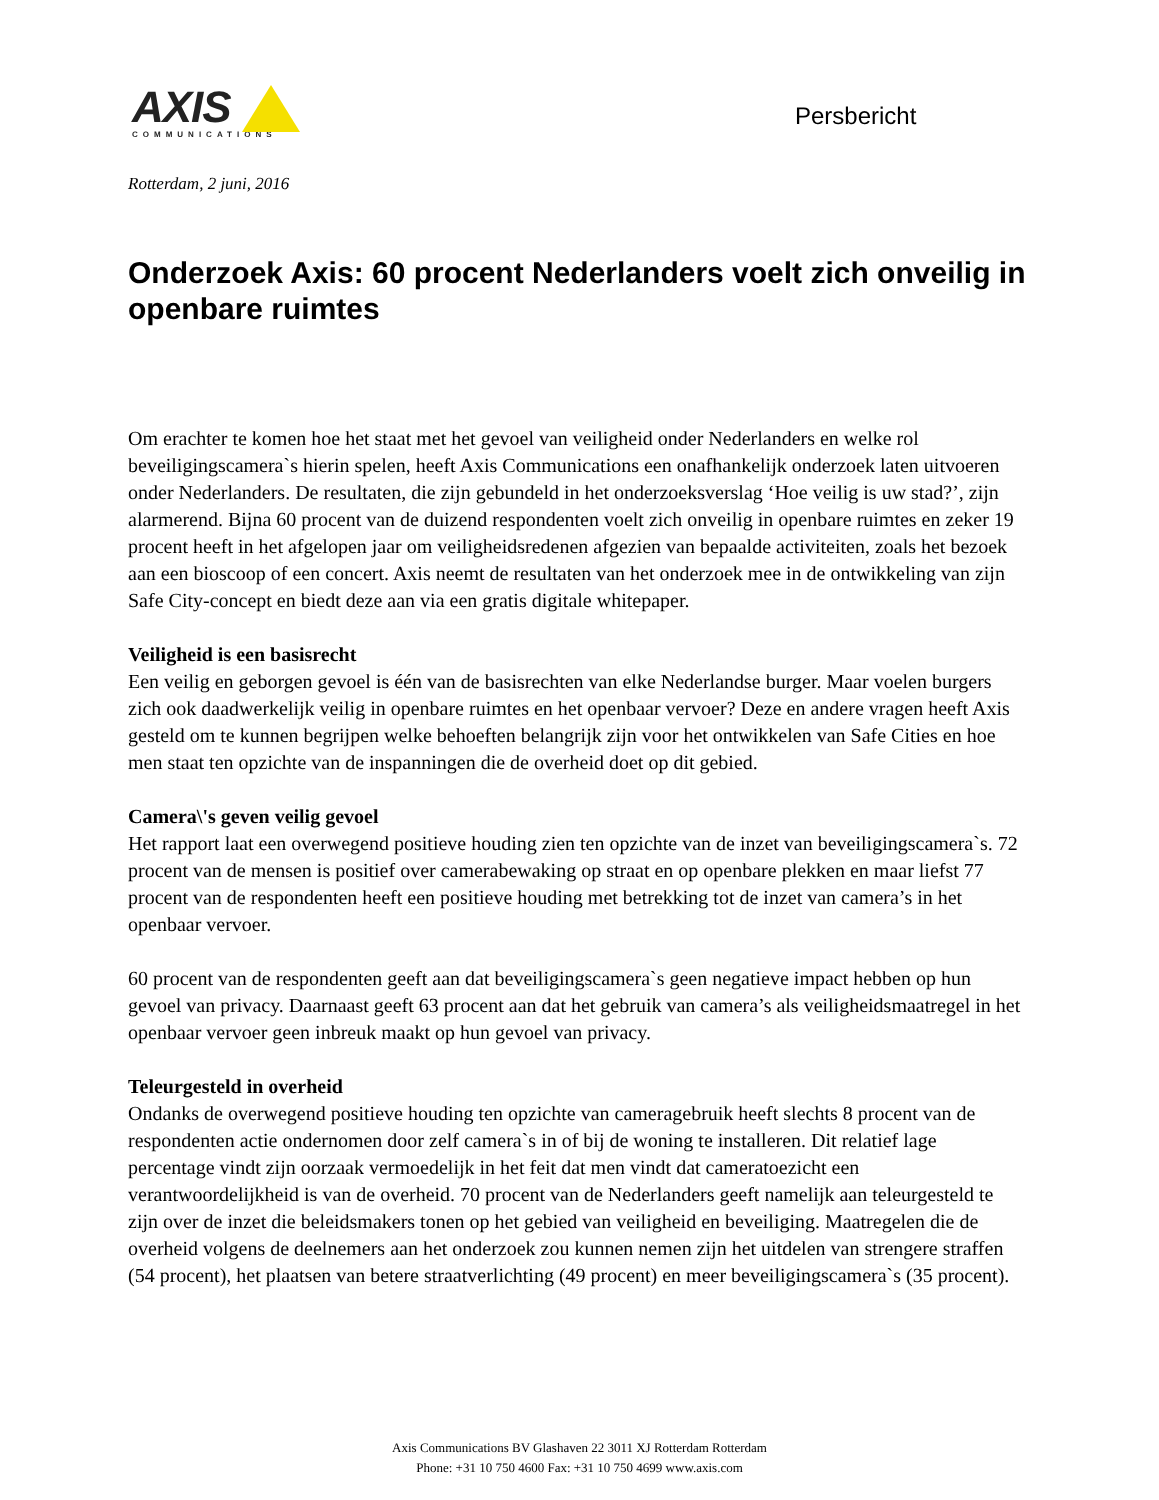AXIS
COMMUNICATIONS
Persbericht
Rotterdam, 2 juni, 2016
Onderzoek Axis: 60 procent Nederlanders voelt zich onveilig in openbare ruimtes
Om erachter te komen hoe het staat met het gevoel van veiligheid onder Nederlanders en welke rol beveiligingscamera`s hierin spelen, heeft Axis Communications een onafhankelijk onderzoek laten uitvoeren onder Nederlanders. De resultaten, die zijn gebundeld in het onderzoeksverslag ‘Hoe veilig is uw stad?’, zijn alarmerend. Bijna 60 procent van de duizend respondenten voelt zich onveilig in openbare ruimtes en zeker 19 procent heeft in het afgelopen jaar om veiligheidsredenen afgezien van bepaalde activiteiten, zoals het bezoek aan een bioscoop of een concert. Axis neemt de resultaten van het onderzoek mee in de ontwikkeling van zijn Safe City-concept en biedt deze aan via een gratis digitale whitepaper.
Veiligheid is een basisrecht
Een veilig en geborgen gevoel is één van de basisrechten van elke Nederlandse burger. Maar voelen burgers zich ook daadwerkelijk veilig in openbare ruimtes en het openbaar vervoer? Deze en andere vragen heeft Axis gesteld om te kunnen begrijpen welke behoeften belangrijk zijn voor het ontwikkelen van Safe Cities en hoe men staat ten opzichte van de inspanningen die de overheid doet op dit gebied.
Camera\'s geven veilig gevoel
Het rapport laat een overwegend positieve houding zien ten opzichte van de inzet van beveiligingscamera`s. 72 procent van de mensen is positief over camerabewaking op straat en op openbare plekken en maar liefst 77 procent van de respondenten heeft een positieve houding met betrekking tot de inzet van camera’s in het openbaar vervoer.
60 procent van de respondenten geeft aan dat beveiligingscamera`s geen negatieve impact hebben op hun gevoel van privacy. Daarnaast geeft 63 procent aan dat het gebruik van camera’s als veiligheidsmaatregel in het openbaar vervoer geen inbreuk maakt op hun gevoel van privacy.
Teleurgesteld in overheid
Ondanks de overwegend positieve houding ten opzichte van cameragebruik heeft slechts 8 procent van de respondenten actie ondernomen door zelf camera`s in of bij de woning te installeren. Dit relatief lage percentage vindt zijn oorzaak vermoedelijk in het feit dat men vindt dat cameratoezicht een verantwoordelijkheid is van de overheid. 70 procent van de Nederlanders geeft namelijk aan teleurgesteld te zijn over de inzet die beleidsmakers tonen op het gebied van veiligheid en beveiliging. Maatregelen die de overheid volgens de deelnemers aan het onderzoek zou kunnen nemen zijn het uitdelen van strengere straffen (54 procent), het plaatsen van betere straatverlichting (49 procent) en meer beveiligingscamera`s (35 procent).
Axis Communications BV Glashaven 22 3011 XJ Rotterdam Rotterdam
Phone: +31 10 750 4600 Fax: +31 10 750 4699 www.axis.com